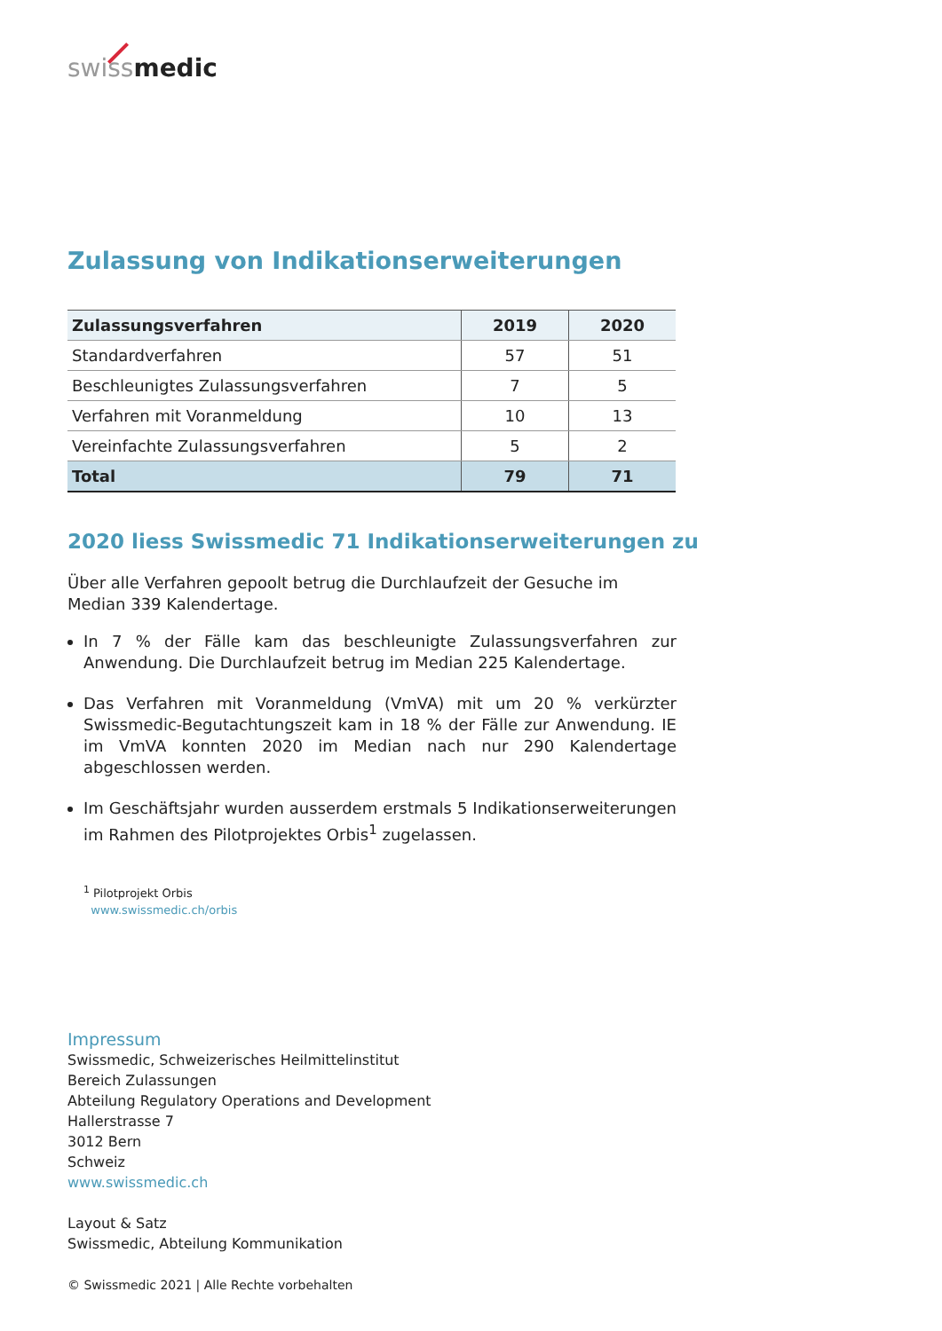swiss medic
Zulassung von Indikationserweiterungen
| Zulassungsverfahren | 2019 | 2020 |
| --- | --- | --- |
| Standardverfahren | 57 | 51 |
| Beschleunigtes Zulassungsverfahren | 7 | 5 |
| Verfahren mit Voranmeldung | 10 | 13 |
| Vereinfachte Zulassungsverfahren | 5 | 2 |
| Total | 79 | 71 |
2020 liess Swissmedic 71 Indikationserweiterungen zu
Über alle Verfahren gepoolt betrug die Durchlaufzeit der Gesuche im Median 339 Kalendertage.
In 7 % der Fälle kam das beschleunigte Zulassungsverfahren zur Anwendung. Die Durchlaufzeit betrug im Median 225 Kalendertage.
Das Verfahren mit Voranmeldung (VmVA) mit um 20 % verkürzter Swissmedic-Begutachtungszeit kam in 18 % der Fälle zur Anwendung. IE im VmVA konnten 2020 im Median nach nur 290 Kalendertage abgeschlossen werden.
Im Geschäftsjahr wurden ausserdem erstmals 5 Indikationserweiterungen im Rahmen des Pilotprojektes Orbis<sup>1</sup> zugelassen.
<sup>1</sup> Pilotprojekt Orbis
www.swissmedic.ch/orbis
Impressum
Swissmedic, Schweizerisches Heilmittelinstitut
Bereich Zulassungen
Abteilung Regulatory Operations and Development
Hallerstrasse 7
3012 Bern
Schweiz
www.swissmedic.ch
Layout & Satz
Swissmedic, Abteilung Kommunikation
© Swissmedic 2021 | Alle Rechte vorbehalten